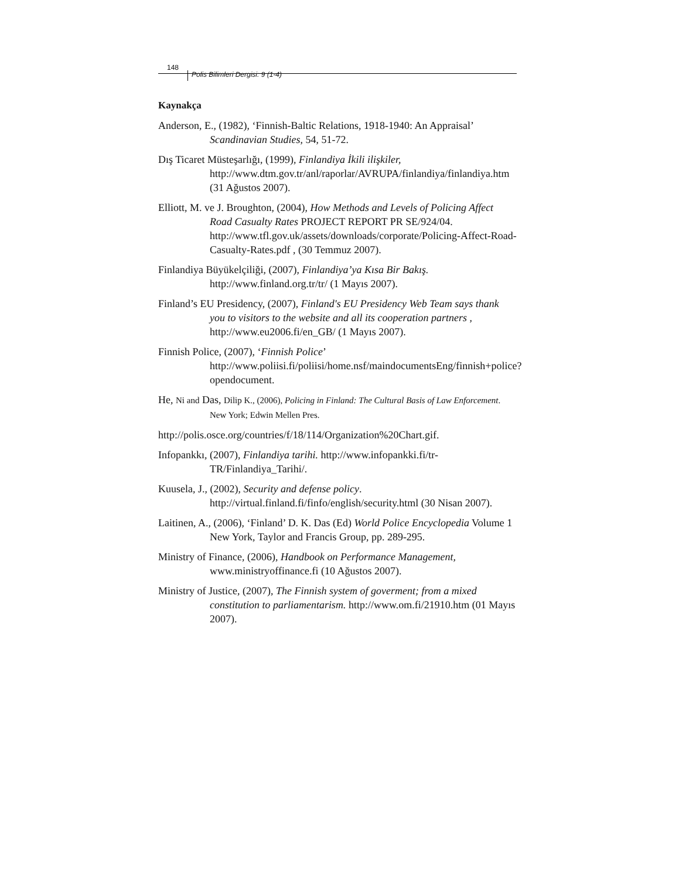148 Polis Bilimleri Dergisi: 9 (1-4)
Kaynakça
Anderson, E., (1982), ‘Finnish-Baltic Relations, 1918-1940: An Appraisal’ Scandinavian Studies, 54, 51-72.
Dış Ticaret Müsteşarlığı, (1999), Finlandiya İkili ilişkiler, http://www.dtm.gov.tr/anl/raporlar/AVRUPA/finlandiya/finlandiya.htm (31 Ağustos 2007).
Elliott, M. ve J. Broughton, (2004), How Methods and Levels of Policing Affect Road Casualty Rates PROJECT REPORT PR SE/924/04. http://www.tfl.gov.uk/assets/downloads/corporate/Policing-Affect-Road-Casualty-Rates.pdf , (30 Temmuz 2007).
Finlandiya Büyükelçiliği, (2007), Finlandiya’ya Kısa Bir Bakış. http://www.finland.org.tr/tr/ (1 Mayıs 2007).
Finland’s EU Presidency, (2007), Finland's EU Presidency Web Team says thank you to visitors to the website and all its cooperation partners , http://www.eu2006.fi/en_GB/ (1 Mayıs 2007).
Finnish Police, (2007), ‘Finnish Police’ http://www.poliisi.fi/poliisi/home.nsf/maindocumentsEng/finnish+police?opendocument.
He, Ni and Das, Dilip K., (2006), Policing in Finland: The Cultural Basis of Law Enforcement. New York; Edwin Mellen Pres.
http://polis.osce.org/countries/f/18/114/Organization%20Chart.gif.
Infopankkı, (2007), Finlandiya tarihi. http://www.infopankki.fi/tr-TR/Finlandiya_Tarihi/.
Kuusela, J., (2002), Security and defense policy. http://virtual.finland.fi/finfo/english/security.html (30 Nisan 2007).
Laitinen, A., (2006), ‘Finland’ D. K. Das (Ed) World Police Encyclopedia Volume 1 New York, Taylor and Francis Group, pp. 289-295.
Ministry of Finance, (2006), Handbook on Performance Management, www.ministryoffinance.fi (10 Ağustos 2007).
Ministry of Justice, (2007), The Finnish system of goverment; from a mixed constitution to parliamentarism. http://www.om.fi/21910.htm (01 Mayıs 2007).